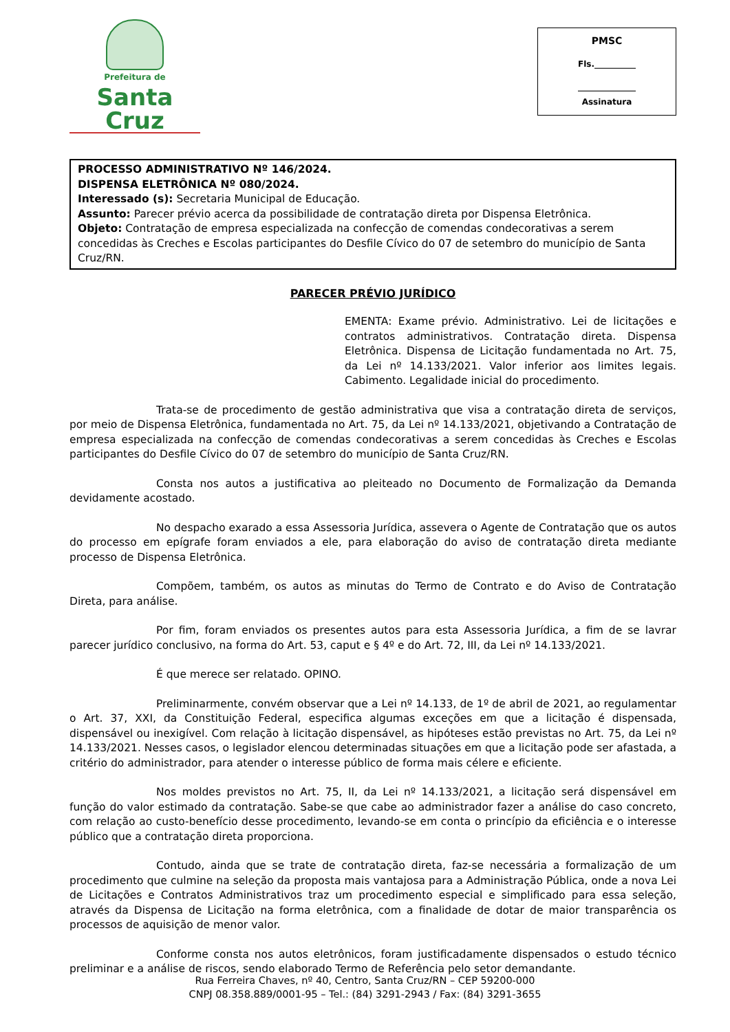Prefeitura de
Santa Cruz
PMSC
Fls.__________
______________
Assinatura
PROCESSO ADMINISTRATIVO Nº 146/2024.
DISPENSA ELETRÔNICA Nº 080/2024.
Interessado (s): Secretaria Municipal de Educação.
Assunto: Parecer prévio acerca da possibilidade de contratação direta por Dispensa Eletrônica.
Objeto: Contratação de empresa especializada na confecção de comendas condecorativas a serem concedidas às Creches e Escolas participantes do Desfile Cívico do 07 de setembro do município de Santa Cruz/RN.
PARECER PRÉVIO JURÍDICO
EMENTA: Exame prévio. Administrativo. Lei de licitações e contratos administrativos. Contratação direta. Dispensa Eletrônica. Dispensa de Licitação fundamentada no Art. 75, da Lei nº 14.133/2021. Valor inferior aos limites legais. Cabimento. Legalidade inicial do procedimento.
Trata-se de procedimento de gestão administrativa que visa a contratação direta de serviços, por meio de Dispensa Eletrônica, fundamentada no Art. 75, da Lei nº 14.133/2021, objetivando a Contratação de empresa especializada na confecção de comendas condecorativas a serem concedidas às Creches e Escolas participantes do Desfile Cívico do 07 de setembro do município de Santa Cruz/RN.
Consta nos autos a justificativa ao pleiteado no Documento de Formalização da Demanda devidamente acostado.
No despacho exarado a essa Assessoria Jurídica, assevera o Agente de Contratação que os autos do processo em epígrafe foram enviados a ele, para elaboração do aviso de contratação direta mediante processo de Dispensa Eletrônica.
Compõem, também, os autos as minutas do Termo de Contrato e do Aviso de Contratação Direta, para análise.
Por fim, foram enviados os presentes autos para esta Assessoria Jurídica, a fim de se lavrar parecer jurídico conclusivo, na forma do Art. 53, caput e § 4º e do Art. 72, III, da Lei nº 14.133/2021.
É que merece ser relatado. OPINO.
Preliminarmente, convém observar que a Lei nº 14.133, de 1º de abril de 2021, ao regulamentar o Art. 37, XXI, da Constituição Federal, especifica algumas exceções em que a licitação é dispensada, dispensável ou inexigível. Com relação à licitação dispensável, as hipóteses estão previstas no Art. 75, da Lei nº 14.133/2021. Nesses casos, o legislador elencou determinadas situações em que a licitação pode ser afastada, a critério do administrador, para atender o interesse público de forma mais célere e eficiente.
Nos moldes previstos no Art. 75, II, da Lei nº 14.133/2021, a licitação será dispensável em função do valor estimado da contratação. Sabe-se que cabe ao administrador fazer a análise do caso concreto, com relação ao custo-benefício desse procedimento, levando-se em conta o princípio da eficiência e o interesse público que a contratação direta proporciona.
Contudo, ainda que se trate de contratação direta, faz-se necessária a formalização de um procedimento que culmine na seleção da proposta mais vantajosa para a Administração Pública, onde a nova Lei de Licitações e Contratos Administrativos traz um procedimento especial e simplificado para essa seleção, através da Dispensa de Licitação na forma eletrônica, com a finalidade de dotar de maior transparência os processos de aquisição de menor valor.
Conforme consta nos autos eletrônicos, foram justificadamente dispensados o estudo técnico preliminar e a análise de riscos, sendo elaborado Termo de Referência pelo setor demandante.
Rua Ferreira Chaves, nº 40, Centro, Santa Cruz/RN – CEP 59200-000
CNPJ 08.358.889/0001-95 – Tel.: (84) 3291-2943 / Fax: (84) 3291-3655